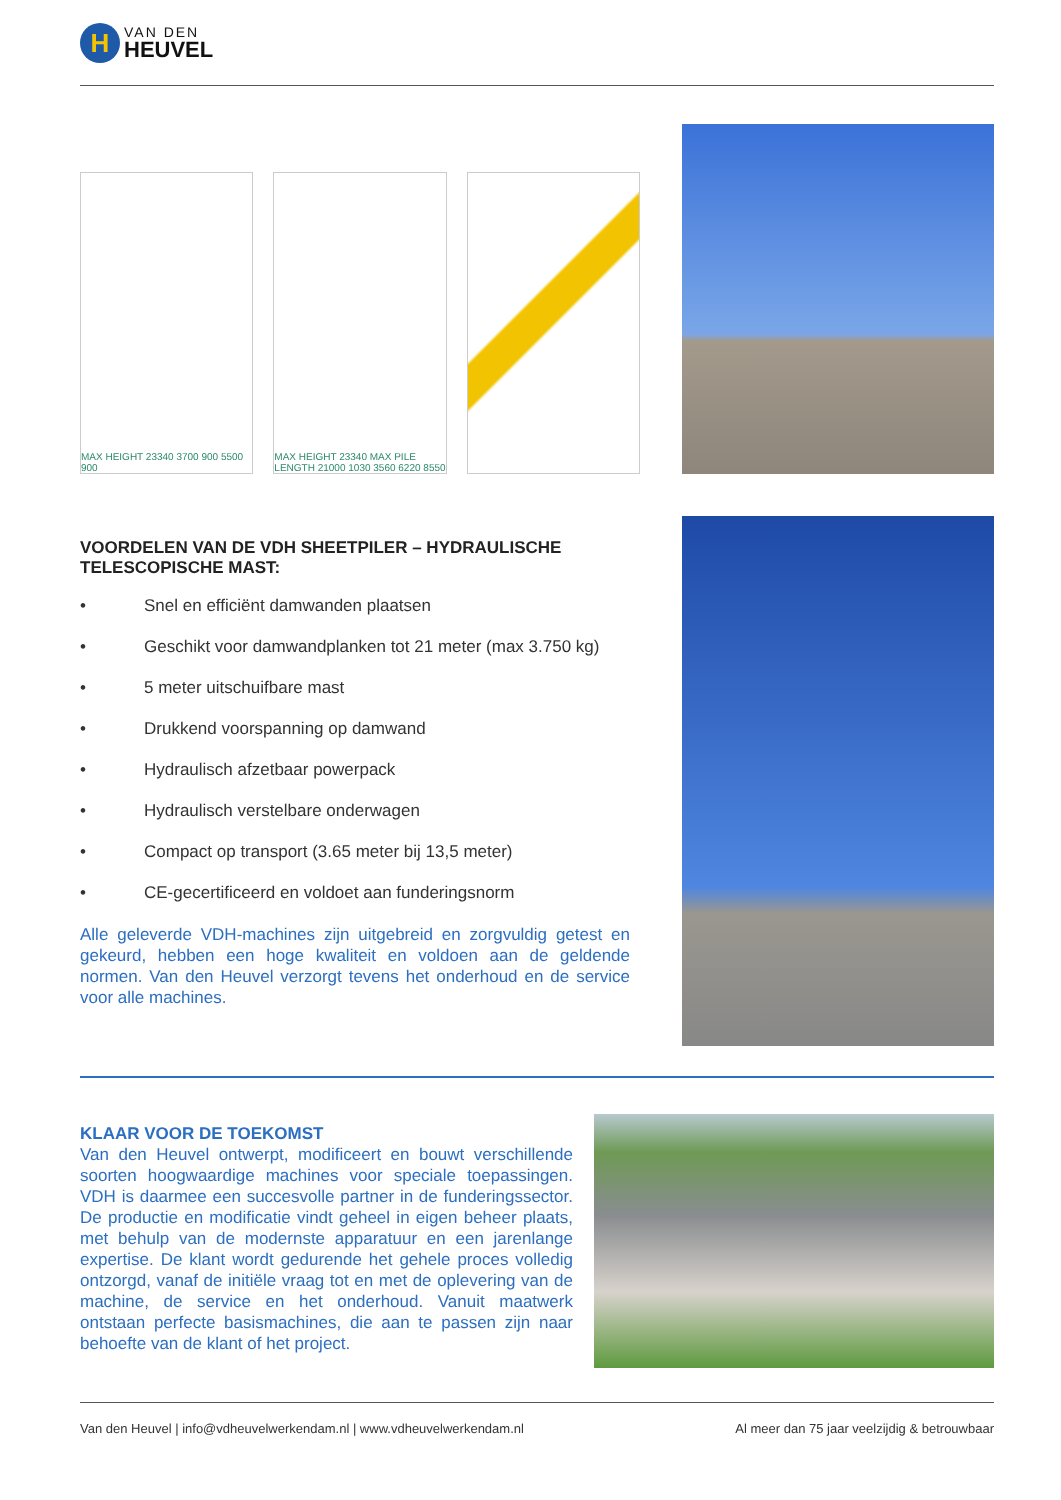H
VAN DEN
HEUVEL
MAX HEIGHT 23340 3700 900 5500 900
MAX HEIGHT 23340 MAX PILE LENGTH 21000 1030 3560 6220 8550
VOORDELEN VAN DE VDH SHEETPILER – HYDRAULISCHE TELESCOPISCHE MAST:
• Snel en efficiënt damwanden plaatsen
• Geschikt voor damwandplanken tot 21 meter (max 3.750 kg)
• 5 meter uitschuifbare mast
• Drukkend voorspanning op damwand
• Hydraulisch afzetbaar powerpack
• Hydraulisch verstelbare onderwagen
• Compact op transport (3.65 meter bij 13,5 meter)
• CE-gecertificeerd en voldoet aan funderingsnorm
Alle geleverde VDH-machines zijn uitgebreid en zorgvuldig getest en gekeurd, hebben een hoge kwaliteit en voldoen aan de geldende normen. Van den Heuvel verzorgt tevens het onderhoud en de service voor alle machines.
KLAAR VOOR DE TOEKOMST
Van den Heuvel ontwerpt, modificeert en bouwt verschillende soorten hoogwaardige machines voor speciale toepassingen. VDH is daarmee een succesvolle partner in de funderingssector. De productie en modificatie vindt geheel in eigen beheer plaats, met behulp van de modernste apparatuur en een jarenlange expertise. De klant wordt gedurende het gehele proces volledig ontzorgd, vanaf de initiële vraag tot en met de oplevering van de machine, de service en het onderhoud. Vanuit maatwerk ontstaan perfecte basismachines, die aan te passen zijn naar behoefte van de klant of het project.
Van den Heuvel | info@vdheuvelwerkendam.nl | www.vdheuvelwerkendam.nl Al meer dan 75 jaar veelzijdig & betrouwbaar